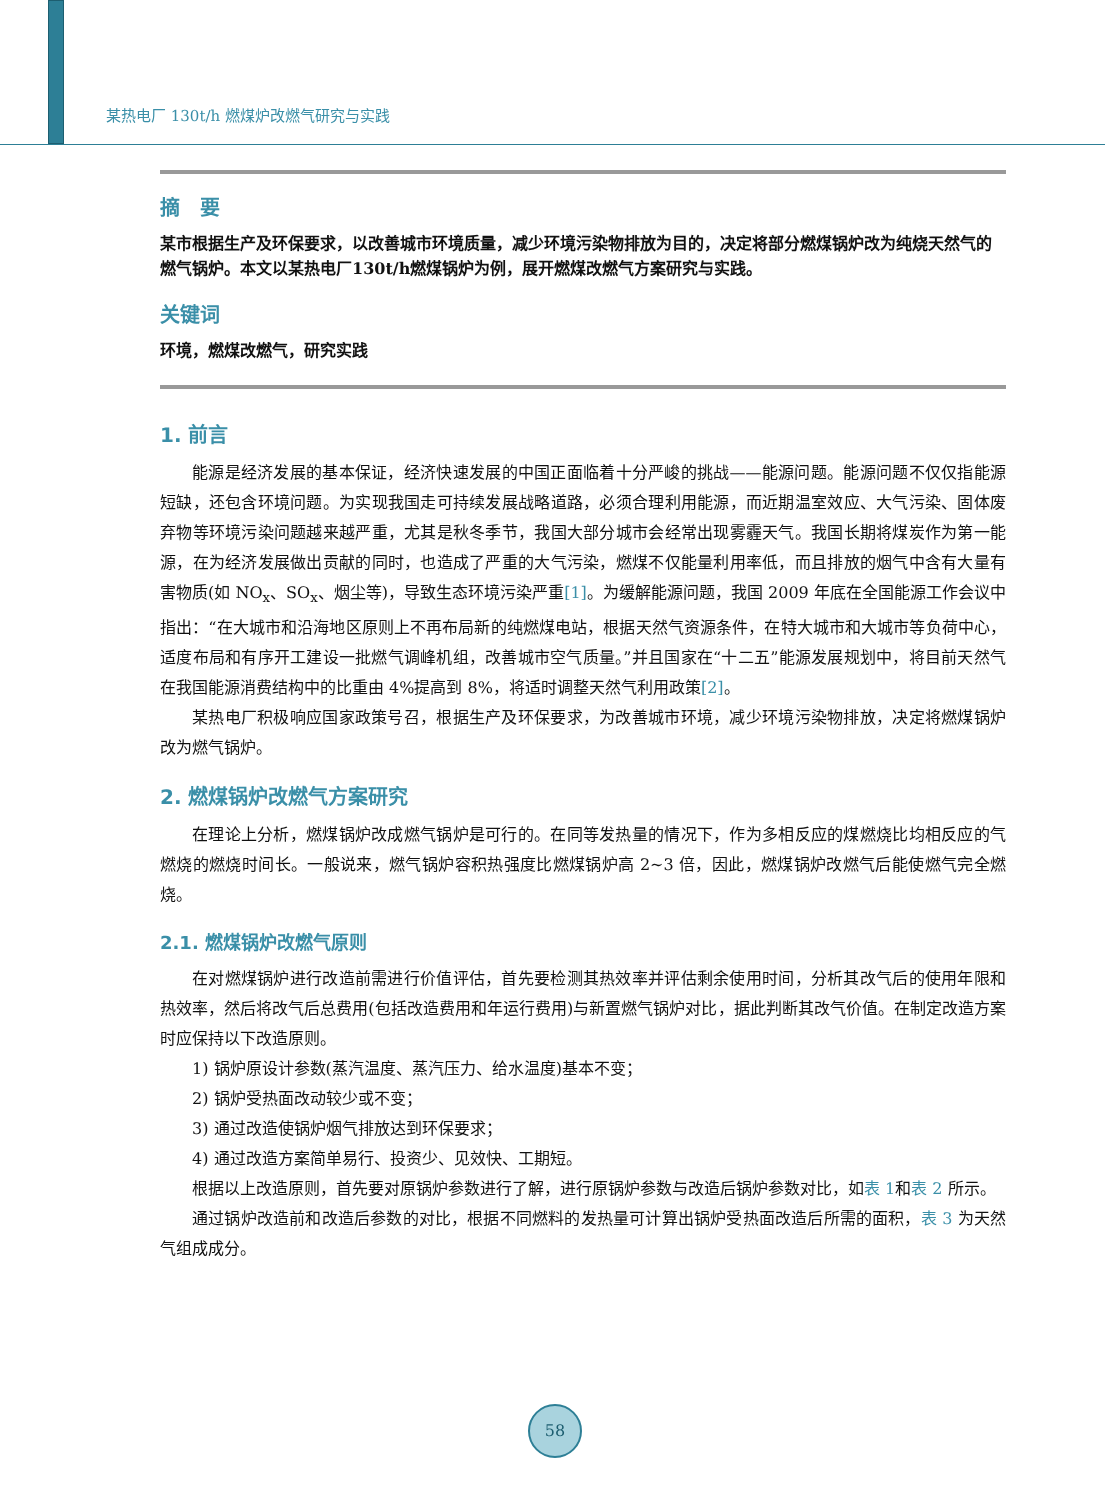某热电厂 130t/h 燃煤炉改燃气研究与实践
摘　要
某市根据生产及环保要求，以改善城市环境质量，减少环境污染物排放为目的，决定将部分燃煤锅炉改为纯烧天然气的燃气锅炉。本文以某热电厂130t/h燃煤锅炉为例，展开燃煤改燃气方案研究与实践。
关键词
环境，燃煤改燃气，研究实践
1. 前言
能源是经济发展的基本保证，经济快速发展的中国正面临着十分严峻的挑战——能源问题。能源问题不仅仅指能源短缺，还包含环境问题。为实现我国走可持续发展战略道路，必须合理利用能源，而近期温室效应、大气污染、固体废弃物等环境污染问题越来越严重，尤其是秋冬季节，我国大部分城市会经常出现雾霾天气。我国长期将煤炭作为第一能源，在为经济发展做出贡献的同时，也造成了严重的大气污染，燃煤不仅能量利用率低，而且排放的烟气中含有大量有害物质(如 NO<sub>x</sub>、SO<sub>x</sub>、烟尘等)，导致生态环境污染严重[1]。为缓解能源问题，我国 2009 年底在全国能源工作会议中指出：“在大城市和沿海地区原则上不再布局新的纯燃煤电站，根据天然气资源条件，在特大城市和大城市等负荷中心，适度布局和有序开工建设一批燃气调峰机组，改善城市空气质量。”并且国家在“十二五”能源发展规划中，将目前天然气在我国能源消费结构中的比重由 4%提高到 8%，将适时调整天然气利用政策[2]。
某热电厂积极响应国家政策号召，根据生产及环保要求，为改善城市环境，减少环境污染物排放，决定将燃煤锅炉改为燃气锅炉。
2. 燃煤锅炉改燃气方案研究
在理论上分析，燃煤锅炉改成燃气锅炉是可行的。在同等发热量的情况下，作为多相反应的煤燃烧比均相反应的气燃烧的燃烧时间长。一般说来，燃气锅炉容积热强度比燃煤锅炉高 2~3 倍，因此，燃煤锅炉改燃气后能使燃气完全燃烧。
2.1. 燃煤锅炉改燃气原则
在对燃煤锅炉进行改造前需进行价值评估，首先要检测其热效率并评估剩余使用时间，分析其改气后的使用年限和热效率，然后将改气后总费用(包括改造费用和年运行费用)与新置燃气锅炉对比，据此判断其改气价值。在制定改造方案时应保持以下改造原则。
1) 锅炉原设计参数(蒸汽温度、蒸汽压力、给水温度)基本不变；
2) 锅炉受热面改动较少或不变；
3) 通过改造使锅炉烟气排放达到环保要求；
4) 通过改造方案简单易行、投资少、见效快、工期短。
根据以上改造原则，首先要对原锅炉参数进行了解，进行原锅炉参数与改造后锅炉参数对比，如表 1和表 2 所示。
通过锅炉改造前和改造后参数的对比，根据不同燃料的发热量可计算出锅炉受热面改造后所需的面积，表 3 为天然气组成成分。
58